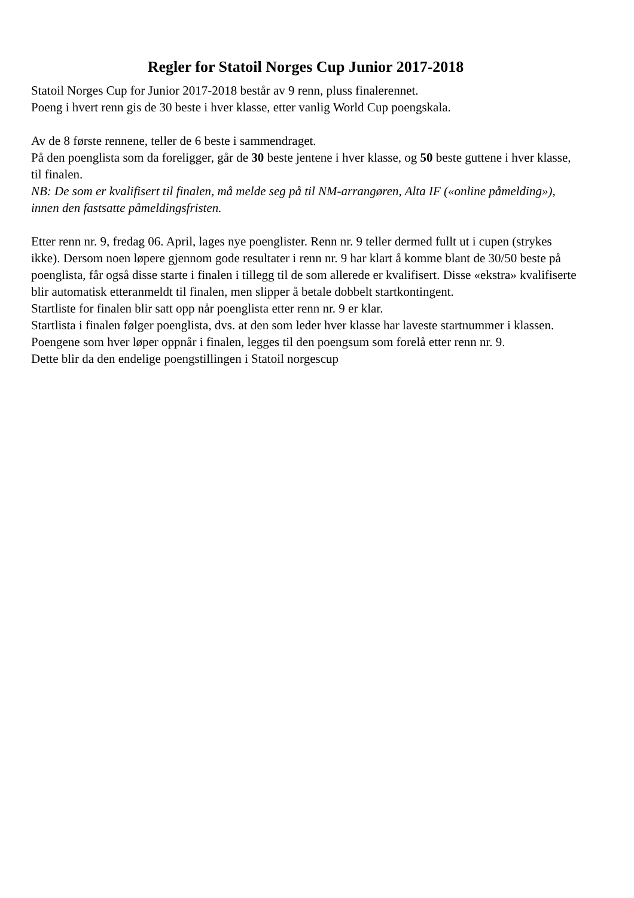Regler for Statoil Norges Cup Junior 2017-2018
Statoil Norges Cup for Junior 2017-2018 består av 9 renn, pluss finalerennet.
Poeng i hvert renn gis de 30 beste i hver klasse, etter vanlig World Cup poengskala.
Av de 8 første rennene, teller de 6 beste i sammendraget.
På den poenglista som da foreligger, går de 30 beste jentene i hver klasse, og 50 beste guttene i hver klasse, til finalen.
NB: De som er kvalifisert til finalen, må melde seg på til NM-arrangøren, Alta IF («online påmelding»), innen den fastsatte påmeldingsfristen.
Etter renn nr. 9, fredag 06. April, lages nye poenglister. Renn nr. 9 teller dermed fullt ut i cupen (strykes ikke). Dersom noen løpere gjennom gode resultater i renn nr. 9 har klart å komme blant de 30/50 beste på poenglista, får også disse starte i finalen i tillegg til de som allerede er kvalifisert. Disse «ekstra» kvalifiserte blir automatisk etteranmeldt til finalen, men slipper å betale dobbelt startkontingent.
Startliste for finalen blir satt opp når poenglista etter renn nr. 9 er klar.
Startlista i finalen følger poenglista, dvs. at den som leder hver klasse har laveste startnummer i klassen.
Poengene som hver løper oppnår i finalen, legges til den poengsum som forelå etter renn nr. 9.
Dette blir da den endelige poengstillingen i Statoil norgescup